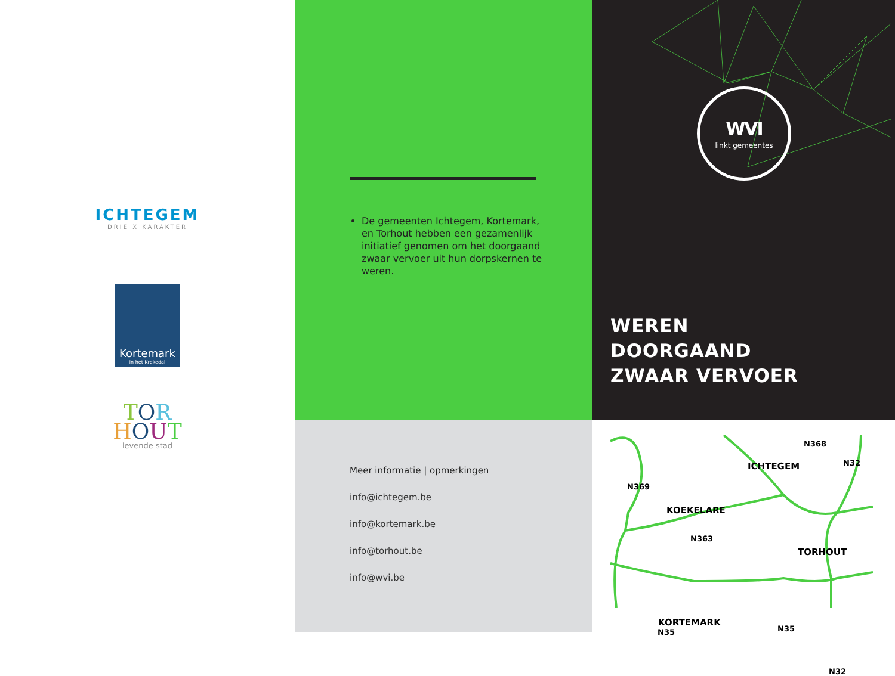ICHTEGEM
DRIE X KARAKTER
Kortemark
in het Krekedal
TOR
HOUT
levende stad
De gemeenten Ichtegem, Kortemark, en Torhout hebben een gezamenlijk initiatief genomen om het doorgaand zwaar vervoer uit hun dorpskernen te weren.
WVI
linkt gemeentes
WEREN
DOORGAAND
ZWAAR VERVOER
Meer informatie | opmerkingen
info@ichtegem.be
info@kortemark.be
info@torhout.be
info@wvi.be
N368
ICHTEGEM N32
N369
KOEKELARE
N363
TORHOUT
KORTEMARK
N35 N35
N32